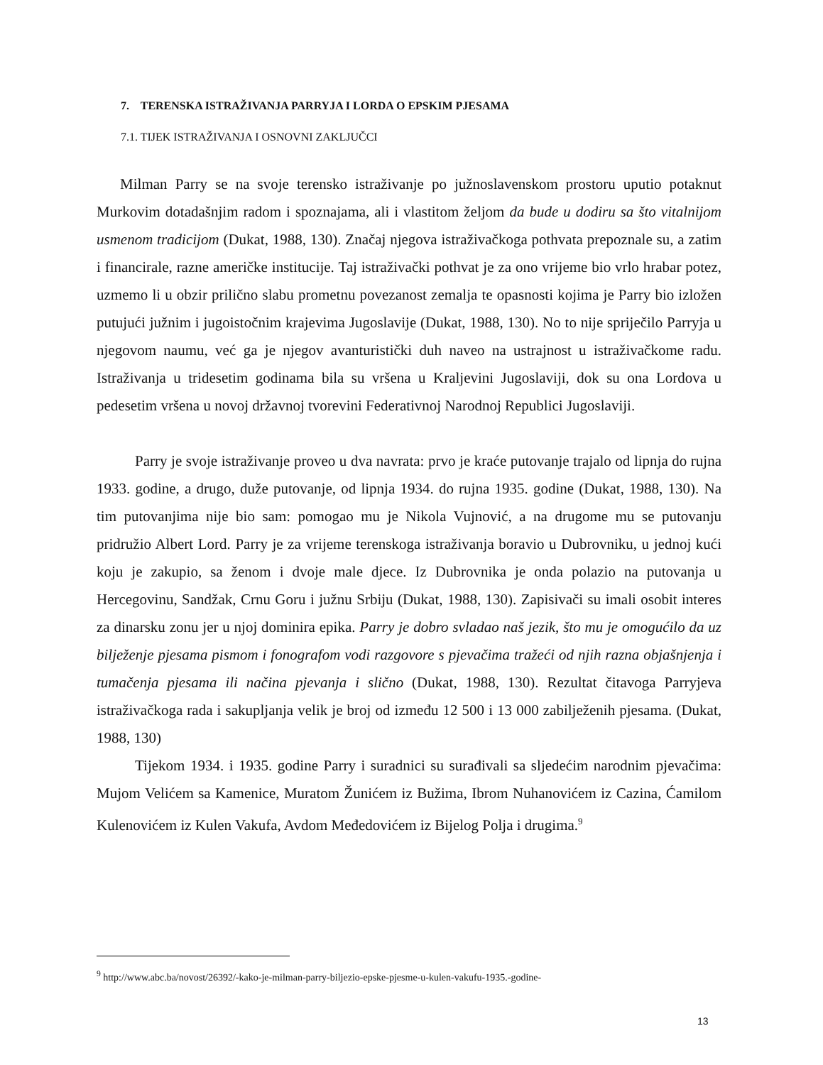7. TERENSKA ISTRAŽIVANJA PARRYJA I LORDA O EPSKIM PJESAMA
7.1. TIJEK ISTRAŽIVANJA I OSNOVNI ZAKLJUČCI
Milman Parry se na svoje terensko istraživanje po južnoslavenskom prostoru uputio potaknut Murkovim dotadašnjim radom i spoznajama, ali i vlastitom željom da bude u dodiru sa što vitalnijom usmenom tradicijom (Dukat, 1988, 130). Značaj njegova istraživačkoga pothvata prepoznale su, a zatim i financirale, razne američke institucije. Taj istraživački pothvat je za ono vrijeme bio vrlo hrabar potez, uzmemo li u obzir prilično slabu prometnu povezanost zemalja te opasnosti kojima je Parry bio izložen putujući južnim i jugoistočnim krajevima Jugoslavije (Dukat, 1988, 130). No to nije spriječilo Parryja u njegovom naumu, već ga je njegov avanturistički duh naveo na ustrajnost u istraživačkome radu. Istraživanja u tridesetim godinama bila su vršena u Kraljevini Jugoslaviji, dok su ona Lordova u pedesetim vršena u novoj državnoj tvorevini Federativnoj Narodnoj Republici Jugoslaviji.
Parry je svoje istraživanje proveo u dva navrata: prvo je kraće putovanje trajalo od lipnja do rujna 1933. godine, a drugo, duže putovanje, od lipnja 1934. do rujna 1935. godine (Dukat, 1988, 130). Na tim putovanjima nije bio sam: pomogao mu je Nikola Vujnović, a na drugome mu se putovanju pridružio Albert Lord. Parry je za vrijeme terenskoga istraživanja boravio u Dubrovniku, u jednoj kući koju je zakupio, sa ženom i dvoje male djece. Iz Dubrovnika je onda polazio na putovanja u Hercegovinu, Sandžak, Crnu Goru i južnu Srbiju (Dukat, 1988, 130). Zapisivači su imali osobit interes za dinarsku zonu jer u njoj dominira epika. Parry je dobro svladao naš jezik, što mu je omogućilo da uz bilježenje pjesama pismom i fonografom vodi razgovore s pjevačima tražeći od njih razna objašnjenja i tumačenja pjesama ili načina pjevanja i slično (Dukat, 1988, 130). Rezultat čitavoga Parryjeva istraživačkoga rada i sakupljanja velik je broj od između 12 500 i 13 000 zabilježenih pjesama. (Dukat, 1988, 130)
Tijekom 1934. i 1935. godine Parry i suradnici su surađivali sa sljedećim narodnim pjevačima: Mujom Velićem sa Kamenice, Muratom Žunićem iz Bužima, Ibrom Nuhanovićem iz Cazina, Ćamilom Kulenovićem iz Kulen Vakufa, Avdom Međedovićem iz Bijelog Polja i drugima.<sup>9</sup>
<sup>9</sup> http://www.abc.ba/novost/26392/-kako-je-milman-parry-biljezio-epske-pjesme-u-kulen-vakufu-1935.-godine-
13